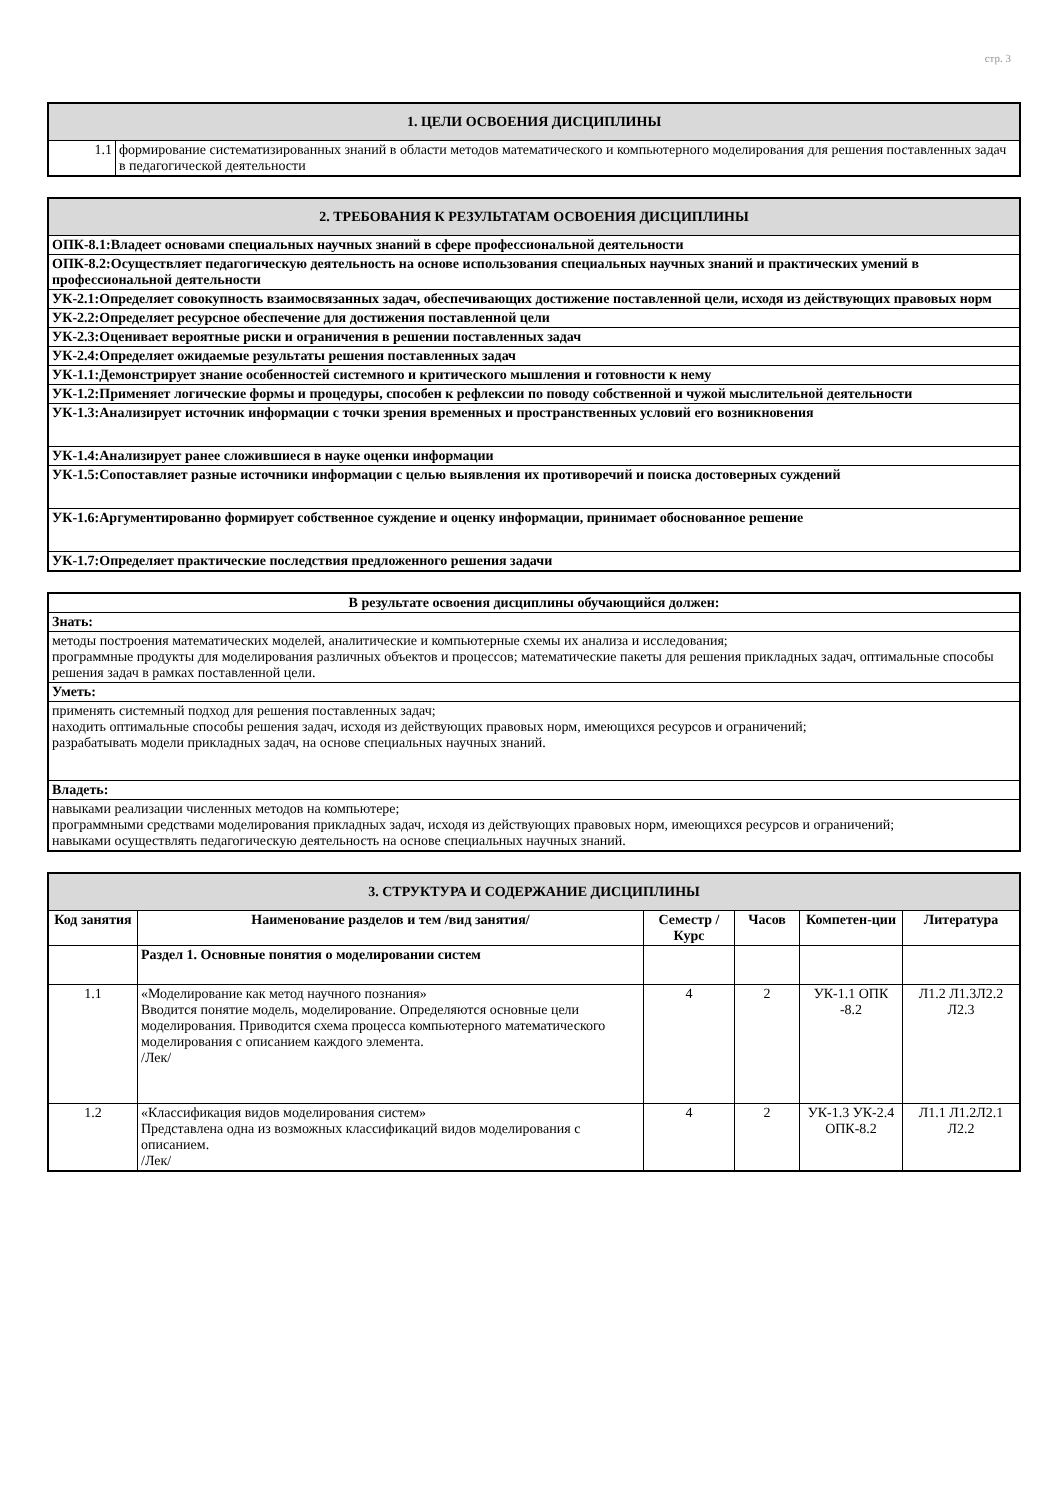стр. 3
| 1. ЦЕЛИ ОСВОЕНИЯ ДИСЦИПЛИНЫ | |
| 1.1 | формирование систематизированных знаний в области методов математического и компьютерного моделирования для решения поставленных задач в педагогической деятельности |
| 2. ТРЕБОВАНИЯ К РЕЗУЛЬТАТАМ ОСВОЕНИЯ ДИСЦИПЛИНЫ |
| ОПК-8.1:Владеет основами специальных научных знаний в сфере профессиональной деятельности |
| ОПК-8.2:Осуществляет педагогическую деятельность на основе использования специальных научных знаний и практических умений в профессиональной деятельности |
| УК-2.1:Определяет совокупность взаимосвязанных задач, обеспечивающих достижение поставленной цели, исходя из действующих правовых норм |
| УК-2.2:Определяет ресурсное обеспечение для достижения поставленной цели |
| УК-2.3:Оценивает вероятные риски и ограничения в решении поставленных задач |
| УК-2.4:Определяет ожидаемые результаты решения поставленных задач |
| УК-1.1:Демонстрирует знание особенностей системного и критического мышления и готовности к нему |
| УК-1.2:Применяет логические формы и процедуры, способен к рефлексии по поводу собственной и чужой мыслительной деятельности |
| УК-1.3:Анализирует источник информации с точки зрения временных и пространственных условий его возникновения |
| УК-1.4:Анализирует ранее сложившиеся в науке оценки информации |
| УК-1.5:Сопоставляет разные источники информации с целью выявления их противоречий и поиска достоверных суждений |
| УК-1.6:Аргументированно формирует собственное суждение и оценку информации, принимает обоснованное решение |
| УК-1.7:Определяет практические последствия предложенного решения задачи |
| В результате освоения дисциплины обучающийся должен: |
| Знать: |
| методы построения математических моделей, аналитические и компьютерные схемы их анализа и исследования; программные продукты для моделирования различных объектов и процессов; математические пакеты для решения прикладных задач, оптимальные способы решения задач в рамках поставленной цели. |
| Уметь: |
| применять системный подход для решения поставленных задач; находить оптимальные способы решения задач, исходя из действующих правовых норм, имеющихся ресурсов и ограничений; разрабатывать модели прикладных задач, на основе специальных научных знаний. |
| Владеть: |
| навыками реализации численных методов на компьютере; программными средствами моделирования прикладных задач, исходя из действующих правовых норм, имеющихся ресурсов и ограничений; навыками осуществлять педагогическую деятельность на основе специальных научных знаний. |
| 3. СТРУКТУРА И СОДЕРЖАНИЕ ДИСЦИПЛИНЫ | | | | | |
| Код занятия | Наименование разделов и тем /вид занятия/ | Семестр / Курс | Часов | Компетен-ции | Литература |
| | Раздел 1. Основные понятия о моделировании систем | | | | |
| 1.1 | «Моделирование как метод научного познания» Вводится понятие модель, моделирование. Определяются основные цели моделирования. Приводится схема процесса компьютерного математического моделирования с описанием каждого элемента. /Лек/ | 4 | 2 | УК-1.1 ОПК -8.2 | Л1.2 Л1.3Л2.2 Л2.3 |
| 1.2 | «Классификация видов моделирования систем» Представлена одна из возможных классификаций видов моделирования с описанием. /Лек/ | 4 | 2 | УК-1.3 УК-2.4 ОПК-8.2 | Л1.1 Л1.2Л2.1 Л2.2 |